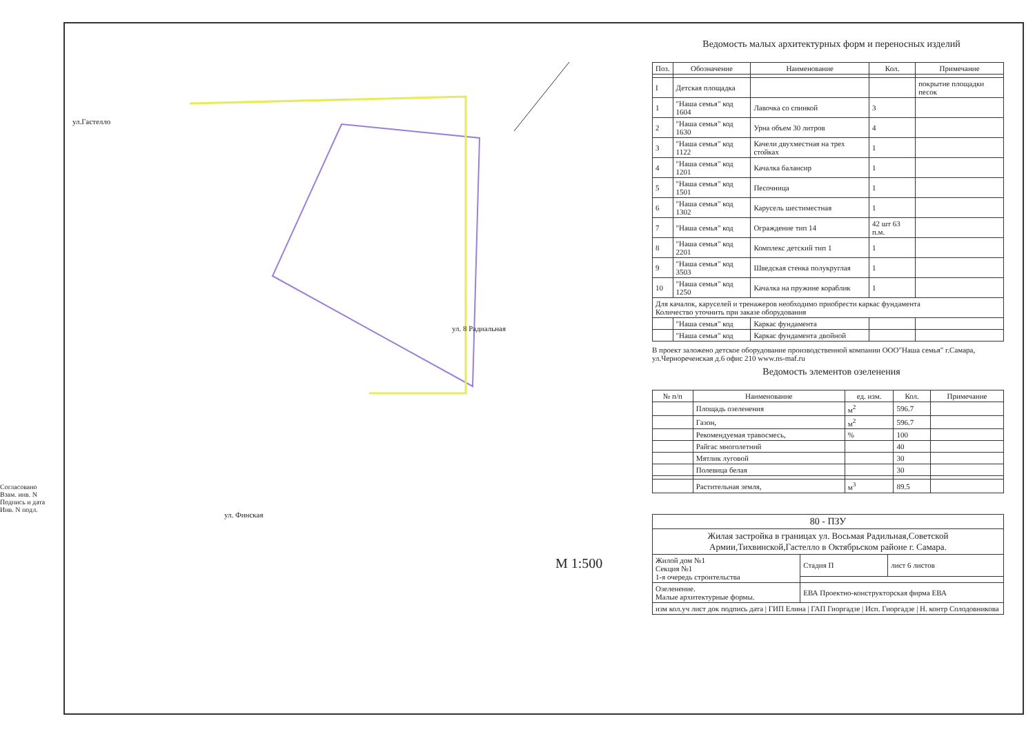Согласовано
Взам. инв. N
Подпись и дата
Инв. N подл.
ул.Гастелло
ул. Финская
ул. 8 Радиальная
М 1:500
Ведомость малых архитектурных форм и переносных изделий
| Поз. | Обозначение | Наименование | Кол. | Примечание |
| --- | --- | --- | --- | --- |
| I | Детская площадка | | | покрытие площадки песок |
| 1 | "Наша семья" код 1604 | Лавочка со спинкой | 3 | |
| 2 | "Наша семья" код 1630 | Урна объем 30 литров | 4 | |
| 3 | "Наша семья" код 1122 | Качели двухместная на трех стойках | 1 | |
| 4 | "Наша семья" код 1201 | Качалка балансир | 1 | |
| 5 | "Наша семья" код 1501 | Песочница | 1 | |
| 6 | "Наша семья" код 1302 | Карусель шестиместная | 1 | |
| 7 | "Наша семья" код | Ограждение тип 14 | 42 шт 63 п.м. | |
| 8 | "Наша семья" код 2201 | Комплекс детский тип 1 | 1 | |
| 9 | "Наша семья" код 3503 | Шведская стенка полукруглая | 1 | |
| 10 | "Наша семья" код 1250 | Качалка на пружине кораблик | 1 | |
| Для качалок, каруселей и тренажеров необходимо приобрести каркас фундамента Количество уточнить при заказе оборудования | | | | |
| | "Наша семья" код | Каркас фундамента | | |
| | "Наша семья" код | Каркас фундамента двойной | | |
В проект заложено детское оборудование производственной компании ООО"Наша семья" г.Самара, ул.Чернореченская д.6 офис 210 www.ns-maf.ru
Ведомость элементов озеленения
| № п/п | Наименование | ед. изм. | Кол. | Примечание |
| --- | --- | --- | --- | --- |
| | Площадь озеленения | м<sup>2</sup> | 596.7 | |
| | Газон, | м<sup>2</sup> | 596.7 | |
| | Рекомендуемая травосмесь, | % | 100 | |
| | Райгас многолетний | | 40 | |
| | Мятлик луговой | | 30 | |
| | Полевица белая | | 30 | |
| | Растительная земля, | м<sup>3</sup> | 89.5 | |
| 80 - ПЗУ | | |
| Жилая застройка в границах ул. Восьмая Радильная,Советской Армии,Тихвинской,Гастелло в Октябрьском районе г. Самара. | | |
| Жилой дом №1 Секция №1 1-я очередь строительства | Стадия П | лист 6 листов |
| Озеленение. Малые архитектурные формы. | ЕВА Проектно-конструкторская фирма ЕВА | |
| изм кол.уч лист док подпись дата / ГИП Елина / ГАП Гиоргадзе / Исп. Гиоргадзе / Н. контр Солодовникова | | |